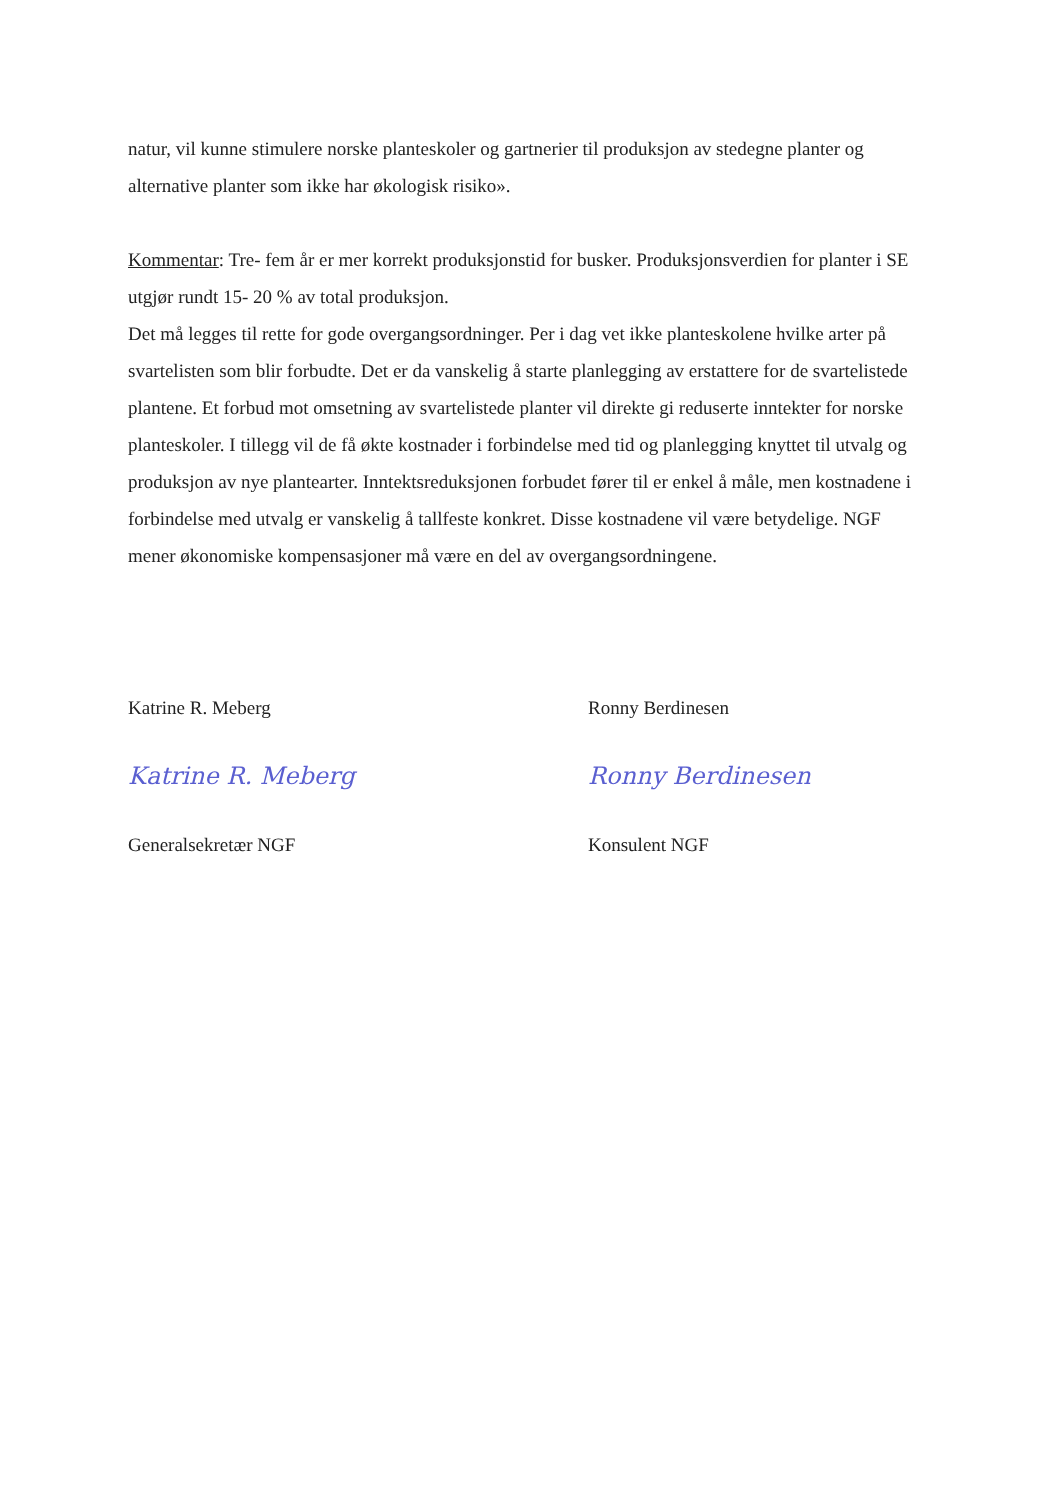natur, vil kunne stimulere norske planteskoler og gartnerier til produksjon av stedegne planter og alternative planter som ikke har økologisk risiko».
Kommentar: Tre- fem år er mer korrekt produksjonstid for busker. Produksjonsverdien for planter i SE utgjør rundt 15- 20 % av total produksjon.
Det må legges til rette for gode overgangsordninger. Per i dag vet ikke planteskolene hvilke arter på svartelisten som blir forbudte. Det er da vanskelig å starte planlegging av erstattere for de svartelistede plantene. Et forbud mot omsetning av svartelistede planter vil direkte gi reduserte inntekter for norske planteskoler. I tillegg vil de få økte kostnader i forbindelse med tid og planlegging knyttet til utvalg og produksjon av nye plantearter. Inntektsreduksjonen forbudet fører til er enkel å måle, men kostnadene i forbindelse med utvalg er vanskelig å tallfeste konkret. Disse kostnadene vil være betydelige. NGF mener økonomiske kompensasjoner må være en del av overgangsordningene.
Katrine R. Meberg
Katrine R. Meberg
Generalsekretær NGF
Ronny Berdinesen
Ronny Berdinesen
Konsulent NGF